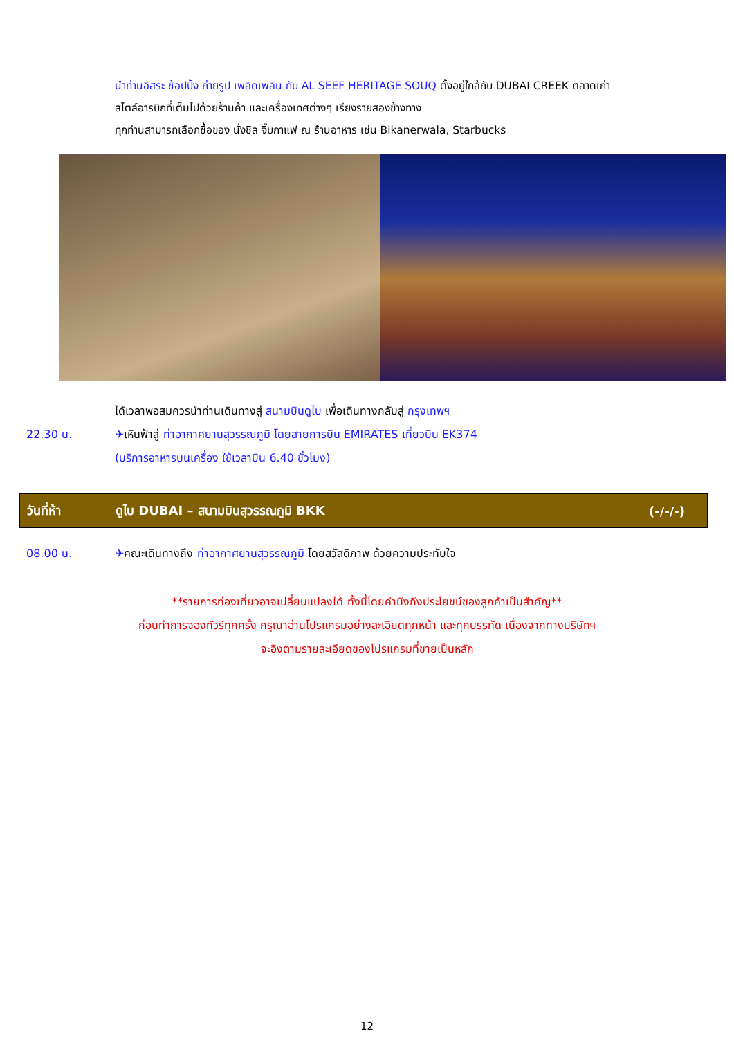นำท่านอิสระ ช้อปปิ้ง ถ่ายรูป เพลิดเพลิน กับ AL SEEF HERITAGE SOUQ ตั้งอยู่ใกล้กับ DUBAI CREEK ตลาดเก่า
สไตล์อารบิกที่เต็มไปด้วยร้านค้า และเครื่องเทศต่างๆ เรียงรายสองข้างทาง
ทุกท่านสามารถเลือกซื้อของ นั่งชิล จิ๊บกาแฟ ณ ร้านอาหาร เช่น Bikanerwala, Starbucks
ได้เวลาพอสมควรนำท่านเดินทางสู่ สนามบินดูไบ เพื่อเดินทางกลับสู่ กรุงเทพฯ
22.30 น. ✈เหินฟ้าสู่ ท่าอากาศยานสุวรรณภูมิ โดยสายการบิน EMIRATES เที่ยวบิน EK374
(บริการอาหารบนเครื่อง ใช้เวลาบิน 6.40 ชั่วโมง)
วันที่ห้า ดูไบ DUBAI – สนามบินสุวรรณภูมิ BKK (-/-/-)
08.00 น. ✈คณะเดินทางถึง ท่าอากาศยานสุวรรณภูมิ โดยสวัสดิภาพ ด้วยความประทับใจ
**รายการท่องเที่ยวอาจเปลี่ยนแปลงได้ ทั้งนี้โดยคำนึงถึงประโยชน์ของลูกค้าเป็นสำคัญ**
ก่อนทำการจองทัวร์ทุกครั้ง กรุณาอ่านโปรแกรมอย่างละเอียดทุกหน้า และทุกบรรทัด เนื่องจากทางบริษัทฯ
จะอิงตามรายละเอียดของโปรแกรมที่ขายเป็นหลัก
12